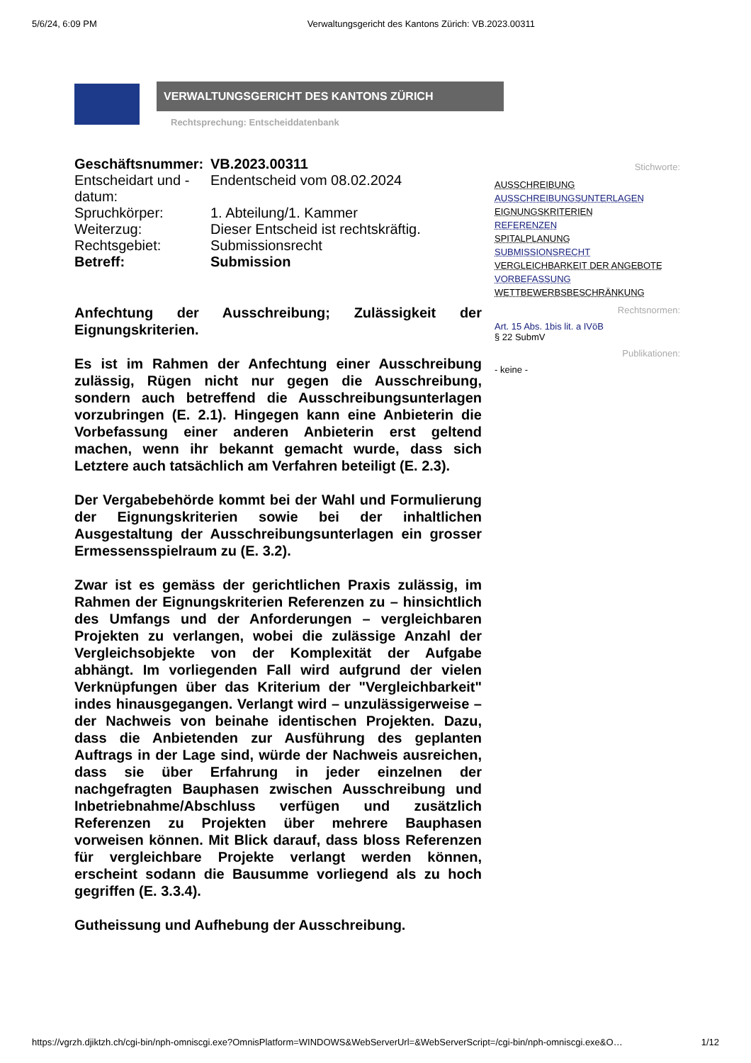5/6/24, 6:09 PM Verwaltungsgericht des Kantons Zürich: VB.2023.00311
VERWALTUNGSGERICHT DES KANTONS ZÜRICH
Rechtsprechung: Entscheiddatenbank
| Geschäftsnummer: | VB.2023.00311 |
| Entscheidart und -datum: | Endentscheid vom 08.02.2024 |
| Spruchkörper: | 1. Abteilung/1. Kammer |
| Weiterzug: | Dieser Entscheid ist rechtskräftig. |
| Rechtsgebiet: | Submissionsrecht |
| Betreff: | Submission |
Anfechtung der Ausschreibung; Zulässigkeit der Eignungskriterien.
Es ist im Rahmen der Anfechtung einer Ausschreibung zulässig, Rügen nicht nur gegen die Ausschreibung, sondern auch betreffend die Ausschreibungsunterlagen vorzubringen (E. 2.1). Hingegen kann eine Anbieterin die Vorbefassung einer anderen Anbieterin erst geltend machen, wenn ihr bekannt gemacht wurde, dass sich Letztere auch tatsächlich am Verfahren beteiligt (E. 2.3).
Der Vergabebehörde kommt bei der Wahl und Formulierung der Eignungskriterien sowie bei der inhaltlichen Ausgestaltung der Ausschreibungsunterlagen ein grosser Ermessensspielraum zu (E. 3.2).
Zwar ist es gemäss der gerichtlichen Praxis zulässig, im Rahmen der Eignungskriterien Referenzen zu – hinsichtlich des Umfangs und der Anforderungen – vergleichbaren Projekten zu verlangen, wobei die zulässige Anzahl der Vergleichsobjekte von der Komplexität der Aufgabe abhängt. Im vorliegenden Fall wird aufgrund der vielen Verknüpfungen über das Kriterium der "Vergleichbarkeit" indes hinausgegangen. Verlangt wird – unzulässigerweise – der Nachweis von beinahe identischen Projekten. Dazu, dass die Anbietenden zur Ausführung des geplanten Auftrags in der Lage sind, würde der Nachweis ausreichen, dass sie über Erfahrung in jeder einzelnen der nachgefragten Bauphasen zwischen Ausschreibung und Inbetriebnahme/Abschluss verfügen und zusätzlich Referenzen zu Projekten über mehrere Bauphasen vorweisen können. Mit Blick darauf, dass bloss Referenzen für vergleichbare Projekte verlangt werden können, erscheint sodann die Bausumme vorliegend als zu hoch gegriffen (E. 3.3.4).
Gutheissung und Aufhebung der Ausschreibung.
Stichworte:
AUSSCHREIBUNG
AUSSCHREIBUNGSUNTERLAGEN
EIGNUNGSKRITERIEN
REFERENZEN
SPITALPLANUNG
SUBMISSIONSRECHT
VERGLEICHBARKEIT DER ANGEBOTE
VORBEFASSUNG
WETTBEWERBSBESCHRÄNKUNG
Rechtsnormen:
Art. 15 Abs. 1bis lit. a IVöB
§ 22 SubmV
Publikationen:
- keine -
https://vgrzh.djiktzh.ch/cgi-bin/nph-omniscgi.exe?OmnisPlatform=WINDOWS&WebServerUrl=&WebServerScript=/cgi-bin/nph-omniscgi.exe&O… 1/12